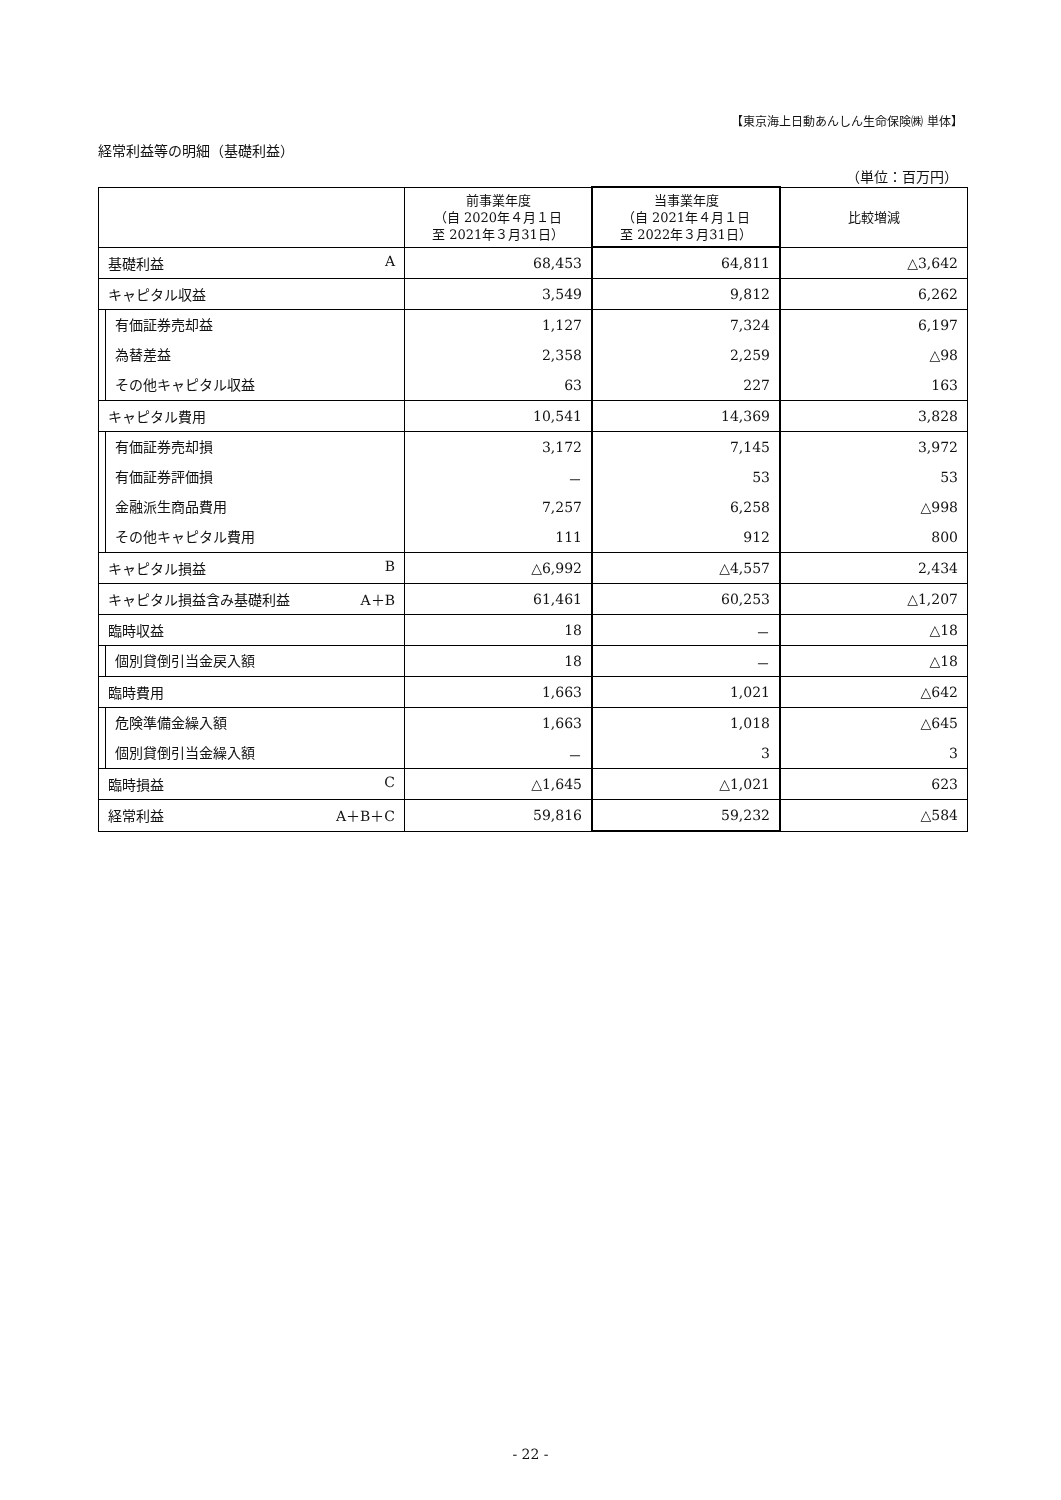【東京海上日動あんしん生命保険㈱ 単体】
経常利益等の明細（基礎利益）
（単位：百万円）
| | 前事業年度 （自 2020年４月１日 至 2021年３月31日） | 当事業年度 （自 2021年４月１日 至 2022年３月31日） | 比較増減 |
| --- | --- | --- | --- |
| 基礎利益 A | 68,453 | 64,811 | △3,642 |
| キャピタル収益 | 3,549 | 9,812 | 6,262 |
| 有価証券売却益 | 1,127 | 7,324 | 6,197 |
| 為替差益 | 2,358 | 2,259 | △98 |
| その他キャピタル収益 | 63 | 227 | 163 |
| キャピタル費用 | 10,541 | 14,369 | 3,828 |
| 有価証券売却損 | 3,172 | 7,145 | 3,972 |
| 有価証券評価損 | － | 53 | 53 |
| 金融派生商品費用 | 7,257 | 6,258 | △998 |
| その他キャピタル費用 | 111 | 912 | 800 |
| キャピタル損益 B | △6,992 | △4,557 | 2,434 |
| キャピタル損益含み基礎利益 A＋B | 61,461 | 60,253 | △1,207 |
| 臨時収益 | 18 | － | △18 |
| 個別貸倒引当金戻入額 | 18 | － | △18 |
| 臨時費用 | 1,663 | 1,021 | △642 |
| 危険準備金繰入額 | 1,663 | 1,018 | △645 |
| 個別貸倒引当金繰入額 | － | 3 | 3 |
| 臨時損益 C | △1,645 | △1,021 | 623 |
| 経常利益 A＋B＋C | 59,816 | 59,232 | △584 |
- 22 -